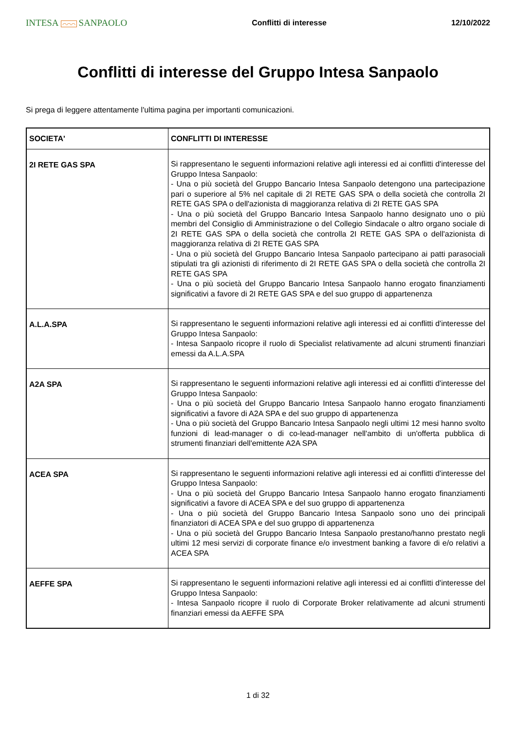INTESA ⌒⌒⌒ SANPAOLO
Conflitti di interesse 12/10/2022
Conflitti di interesse del Gruppo Intesa Sanpaolo
Si prega di leggere attentamente l'ultima pagina per importanti comunicazioni.
| SOCIETA' | CONFLITTI DI INTERESSE |
| --- | --- |
| 2I RETE GAS SPA | Si rappresentano le seguenti informazioni relative agli interessi ed ai conflitti d'interesse del Gruppo Intesa Sanpaolo: - Una o più società del Gruppo Bancario Intesa Sanpaolo detengono una partecipazione pari o superiore al 5% nel capitale di 2I RETE GAS SPA o della società che controlla 2I RETE GAS SPA o dell'azionista di maggioranza relativa di 2I RETE GAS SPA - Una o più società del Gruppo Bancario Intesa Sanpaolo hanno designato uno o più membri del Consiglio di Amministrazione o del Collegio Sindacale o altro organo sociale di 2I RETE GAS SPA o della società che controlla 2I RETE GAS SPA o dell'azionista di maggioranza relativa di 2I RETE GAS SPA - Una o più società del Gruppo Bancario Intesa Sanpaolo partecipano ai patti parasociali stipulati tra gli azionisti di riferimento di 2I RETE GAS SPA o della società che controlla 2I RETE GAS SPA - Una o più società del Gruppo Bancario Intesa Sanpaolo hanno erogato finanziamenti significativi a favore di 2I RETE GAS SPA e del suo gruppo di appartenenza |
| A.L.A.SPA | Si rappresentano le seguenti informazioni relative agli interessi ed ai conflitti d'interesse del Gruppo Intesa Sanpaolo: - Intesa Sanpaolo ricopre il ruolo di Specialist relativamente ad alcuni strumenti finanziari emessi da A.L.A.SPA |
| A2A SPA | Si rappresentano le seguenti informazioni relative agli interessi ed ai conflitti d'interesse del Gruppo Intesa Sanpaolo: - Una o più società del Gruppo Bancario Intesa Sanpaolo hanno erogato finanziamenti significativi a favore di A2A SPA e del suo gruppo di appartenenza - Una o più società del Gruppo Bancario Intesa Sanpaolo negli ultimi 12 mesi hanno svolto funzioni di lead-manager o di co-lead-manager nell'ambito di un'offerta pubblica di strumenti finanziari dell'emittente A2A SPA |
| ACEA SPA | Si rappresentano le seguenti informazioni relative agli interessi ed ai conflitti d'interesse del Gruppo Intesa Sanpaolo: - Una o più società del Gruppo Bancario Intesa Sanpaolo hanno erogato finanziamenti significativi a favore di ACEA SPA e del suo gruppo di appartenenza - Una o più società del Gruppo Bancario Intesa Sanpaolo sono uno dei principali finanziatori di ACEA SPA e del suo gruppo di appartenenza - Una o più società del Gruppo Bancario Intesa Sanpaolo prestano/hanno prestato negli ultimi 12 mesi servizi di corporate finance e/o investment banking a favore di e/o relativi a ACEA SPA |
| AEFFE SPA | Si rappresentano le seguenti informazioni relative agli interessi ed ai conflitti d'interesse del Gruppo Intesa Sanpaolo: - Intesa Sanpaolo ricopre il ruolo di Corporate Broker relativamente ad alcuni strumenti finanziari emessi da AEFFE SPA |
1 di 32